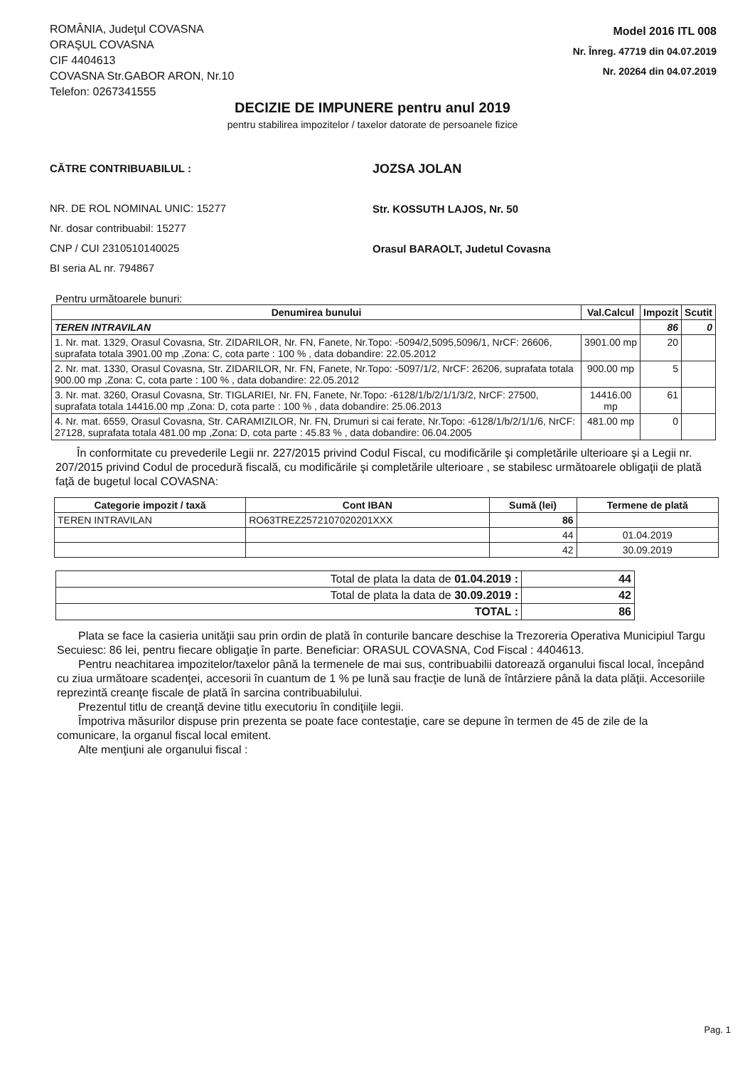ROMÂNIA, Judeţul COVASNA
ORAŞUL COVASNA
CIF 4404613
COVASNA Str.GABOR ARON, Nr.10
Telefon: 0267341555
Model 2016 ITL 008
Nr. Înreg. 47719 din 04.07.2019
Nr. 20264 din 04.07.2019
DECIZIE DE IMPUNERE pentru anul 2019
pentru stabilirea impozitelor / taxelor datorate de persoanele fizice
CĂTRE CONTRIBUABILUL :
NR. DE ROL NOMINAL UNIC: 15277
Nr. dosar contribuabil: 15277
CNP / CUI 2310510140025
BI seria AL nr. 794867
JOZSA JOLAN
Str. KOSSUTH LAJOS, Nr. 50
Orasul BARAOLT, Judetul Covasna
Pentru următoarele bunuri:
| Denumirea bunului | Val.Calcul | Impozit | Scutit |
| --- | --- | --- | --- |
| TEREN INTRAVILAN | | 86 | 0 |
| 1. Nr. mat. 1329, Orasul Covasna, Str. ZIDARILOR, Nr. FN, Fanete, Nr.Topo: -5094/2,5095,5096/1, NrCF: 26606, suprafata totala 3901.00 mp ,Zona: C, cota parte : 100 % , data dobandire: 22.05.2012 | 3901.00 mp | 20 | |
| 2. Nr. mat. 1330, Orasul Covasna, Str. ZIDARILOR, Nr. FN, Fanete, Nr.Topo: -5097/1/2, NrCF: 26206, suprafata totala 900.00 mp ,Zona: C, cota parte : 100 % , data dobandire: 22.05.2012 | 900.00 mp | 5 | |
| 3. Nr. mat. 3260, Orasul Covasna, Str. TIGLARIEI, Nr. FN, Fanete, Nr.Topo: -6128/1/b/2/1/1/3/2, NrCF: 27500, suprafata totala 14416.00 mp ,Zona: D, cota parte : 100 % , data dobandire: 25.06.2013 | 14416.00 mp | 61 | |
| 4. Nr. mat. 6559, Orasul Covasna, Str. CARAMIZILOR, Nr. FN, Drumuri si cai ferate, Nr.Topo: -6128/1/b/2/1/1/6, NrCF: 27128, suprafata totala 481.00 mp ,Zona: D, cota parte : 45.83 % , data dobandire: 06.04.2005 | 481.00 mp | 0 | |
În conformitate cu prevederile Legii nr. 227/2015 privind Codul Fiscal, cu modificările şi completările ulterioare şi a Legii nr. 207/2015 privind Codul de procedură fiscală, cu modificările şi completările ulterioare , se stabilesc următoarele obligaţii de plată faţă de bugetul local COVASNA:
| Categorie impozit / taxă | Cont IBAN | Sumă (lei) | Termene de plată |
| --- | --- | --- | --- |
| TEREN INTRAVILAN | RO63TREZ2572107020201XXX | 86 | |
| | | 44 | 01.04.2019 |
| | | 42 | 30.09.2019 |
| Total de plata la data de 01.04.2019 : | 44 |
| Total de plata la data de 30.09.2019 : | 42 |
| TOTAL : | 86 |
Plata se face la casieria unităţii sau prin ordin de plată în conturile bancare deschise la Trezoreria Operativa Municipiul Targu Secuiesc: 86 lei, pentru fiecare obligaţie în parte. Beneficiar: ORASUL COVASNA, Cod Fiscal : 4404613.
Pentru neachitarea impozitelor/taxelor până la termenele de mai sus, contribuabilii datorează organului fiscal local, începând cu ziua următoare scadenţei, accesorii în cuantum de 1 % pe lună sau fracţie de lună de întârziere până la data plăţii. Accesoriile reprezintă creanţe fiscale de plată în sarcina contribuabilului.
Prezentul titlu de creanţă devine titlu executoriu în condiţiile legii.
Împotriva măsurilor dispuse prin prezenta se poate face contestaţie, care se depune în termen de 45 de zile de la comunicare, la organul fiscal local emitent.
Alte menţiuni ale organului fiscal :
Pag. 1